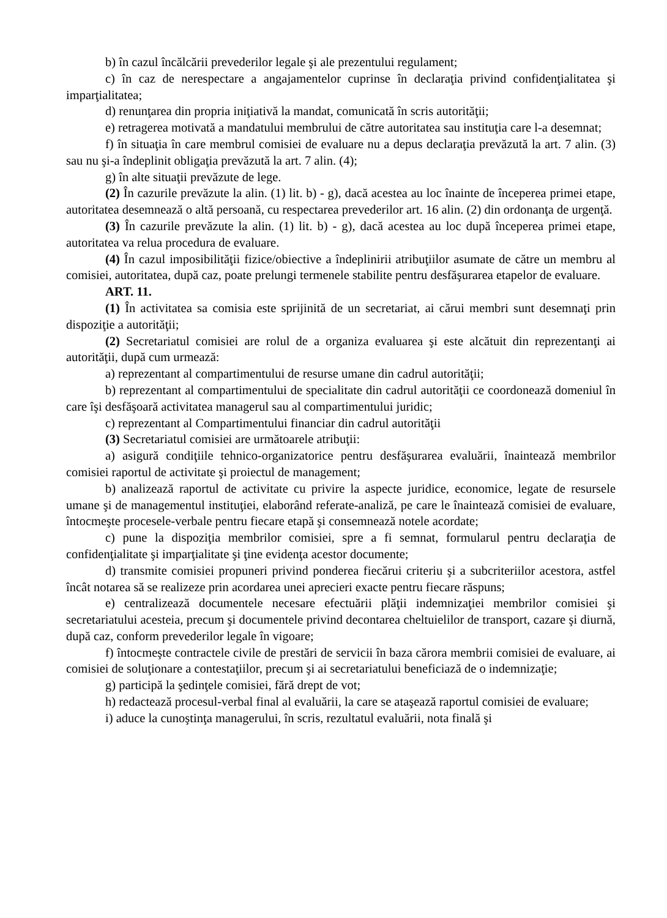b) în cazul încălcării prevederilor legale şi ale prezentului regulament;
c) în caz de nerespectare a angajamentelor cuprinse în declaraţia privind confidenţialitatea şi imparţialitatea;
d) renunţarea din propria iniţiativă la mandat, comunicată în scris autorităţii;
e) retragerea motivată a mandatului membrului de către autoritatea sau instituţia care l-a desemnat;
f) în situaţia în care membrul comisiei de evaluare nu a depus declaraţia prevăzută la art. 7 alin. (3) sau nu şi-a îndeplinit obligaţia prevăzută la art. 7 alin. (4);
g) în alte situaţii prevăzute de lege.
(2) În cazurile prevăzute la alin. (1) lit. b) - g), dacă acestea au loc înainte de începerea primei etape, autoritatea desemnează o altă persoană, cu respectarea prevederilor art. 16 alin. (2) din ordonanţa de urgenţă.
(3) În cazurile prevăzute la alin. (1) lit. b) - g), dacă acestea au loc după începerea primei etape, autoritatea va relua procedura de evaluare.
(4) În cazul imposibilităţii fizice/obiective a îndeplinirii atribuţiilor asumate de către un membru al comisiei, autoritatea, după caz, poate prelungi termenele stabilite pentru desfăşurarea etapelor de evaluare.
ART. 11.
(1) În activitatea sa comisia este sprijinită de un secretariat, ai cărui membri sunt desemnaţi prin dispoziţie a autorităţii;
(2) Secretariatul comisiei are rolul de a organiza evaluarea şi este alcătuit din reprezentanţi ai autorităţii, după cum urmează:
a) reprezentant al compartimentului de resurse umane din cadrul autorităţii;
b) reprezentant al compartimentului de specialitate din cadrul autorităţii ce coordonează domeniul în care îşi desfăşoară activitatea managerul sau al compartimentului juridic;
c) reprezentant al Compartimentului financiar din cadrul autorităţii
(3) Secretariatul comisiei are următoarele atribuţii:
a) asigură condiţiile tehnico-organizatorice pentru desfăşurarea evaluării, înaintează membrilor comisiei raportul de activitate şi proiectul de management;
b) analizează raportul de activitate cu privire la aspecte juridice, economice, legate de resursele umane şi de managementul instituţiei, elaborând referate-analiză, pe care le înaintează comisiei de evaluare, întocmeşte procesele-verbale pentru fiecare etapă şi consemnează notele acordate;
c) pune la dispoziţia membrilor comisiei, spre a fi semnat, formularul pentru declaraţia de confidenţialitate şi imparţialitate şi ţine evidenţa acestor documente;
d) transmite comisiei propuneri privind ponderea fiecărui criteriu şi a subcriteriilor acestora, astfel încât notarea să se realizeze prin acordarea unei aprecieri exacte pentru fiecare răspuns;
e) centralizează documentele necesare efectuării plăţii indemnizaţiei membrilor comisiei şi secretariatului acesteia, precum şi documentele privind decontarea cheltuielilor de transport, cazare şi diurnă, după caz, conform prevederilor legale în vigoare;
f) întocmeşte contractele civile de prestări de servicii în baza cărora membrii comisiei de evaluare, ai comisiei de soluţionare a contestaţiilor, precum şi ai secretariatului beneficiază de o indemnizaţie;
g) participă la şedinţele comisiei, fără drept de vot;
h) redactează procesul-verbal final al evaluării, la care se ataşează raportul comisiei de evaluare;
i) aduce la cunoştinţa managerului, în scris, rezultatul evaluării, nota finală şi